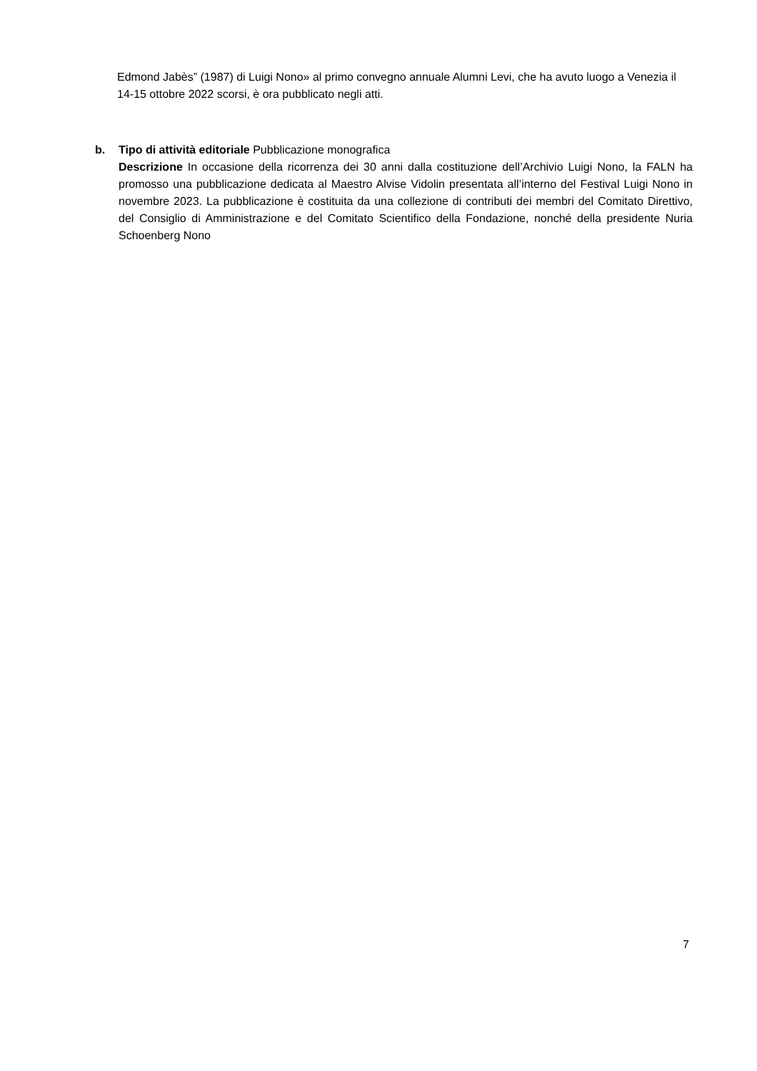Edmond Jabès” (1987) di Luigi Nono» al primo convegno annuale Alumni Levi, che ha avuto luogo a Venezia il 14-15 ottobre 2022 scorsi, è ora pubblicato negli atti.
b. Tipo di attività editoriale Pubblicazione monografica
Descrizione In occasione della ricorrenza dei 30 anni dalla costituzione dell’Archivio Luigi Nono, la FALN ha promosso una pubblicazione dedicata al Maestro Alvise Vidolin presentata all’interno del Festival Luigi Nono in novembre 2023. La pubblicazione è costituita da una collezione di contributi dei membri del Comitato Direttivo, del Consiglio di Amministrazione e del Comitato Scientifico della Fondazione, nonché della presidente Nuria Schoenberg Nono
7